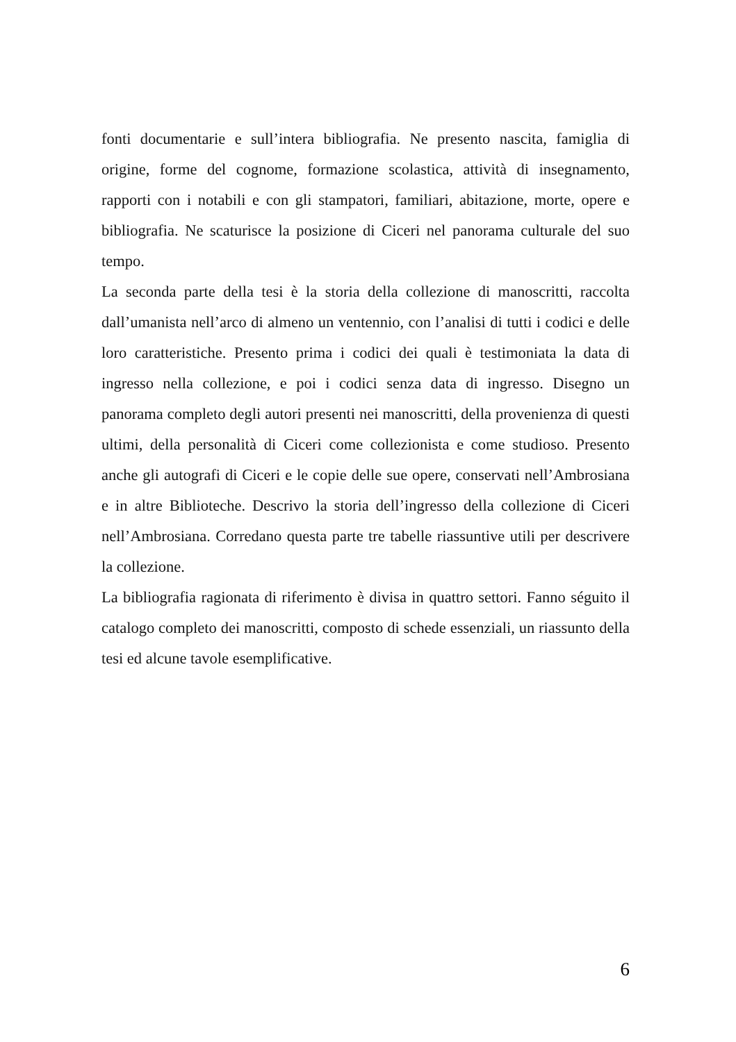fonti documentarie e sull’intera bibliografia. Ne presento nascita, famiglia di origine, forme del cognome, formazione scolastica, attività di insegnamento, rapporti con i notabili e con gli stampatori, familiari, abitazione, morte, opere e bibliografia. Ne scaturisce la posizione di Ciceri nel panorama culturale del suo tempo.
La seconda parte della tesi è la storia della collezione di manoscritti, raccolta dall’umanista nell’arco di almeno un ventennio, con l’analisi di tutti i codici e delle loro caratteristiche. Presento prima i codici dei quali è testimoniata la data di ingresso nella collezione, e poi i codici senza data di ingresso. Disegno un panorama completo degli autori presenti nei manoscritti, della provenienza di questi ultimi, della personalità di Ciceri come collezionista e come studioso. Presento anche gli autografi di Ciceri e le copie delle sue opere, conservati nell’Ambrosiana e in altre Biblioteche. Descrivo la storia dell’ingresso della collezione di Ciceri nell’Ambrosiana. Corredano questa parte tre tabelle riassuntive utili per descrivere la collezione.
La bibliografia ragionata di riferimento è divisa in quattro settori. Fanno séguito il catalogo completo dei manoscritti, composto di schede essenziali, un riassunto della tesi ed alcune tavole esemplificative.
6